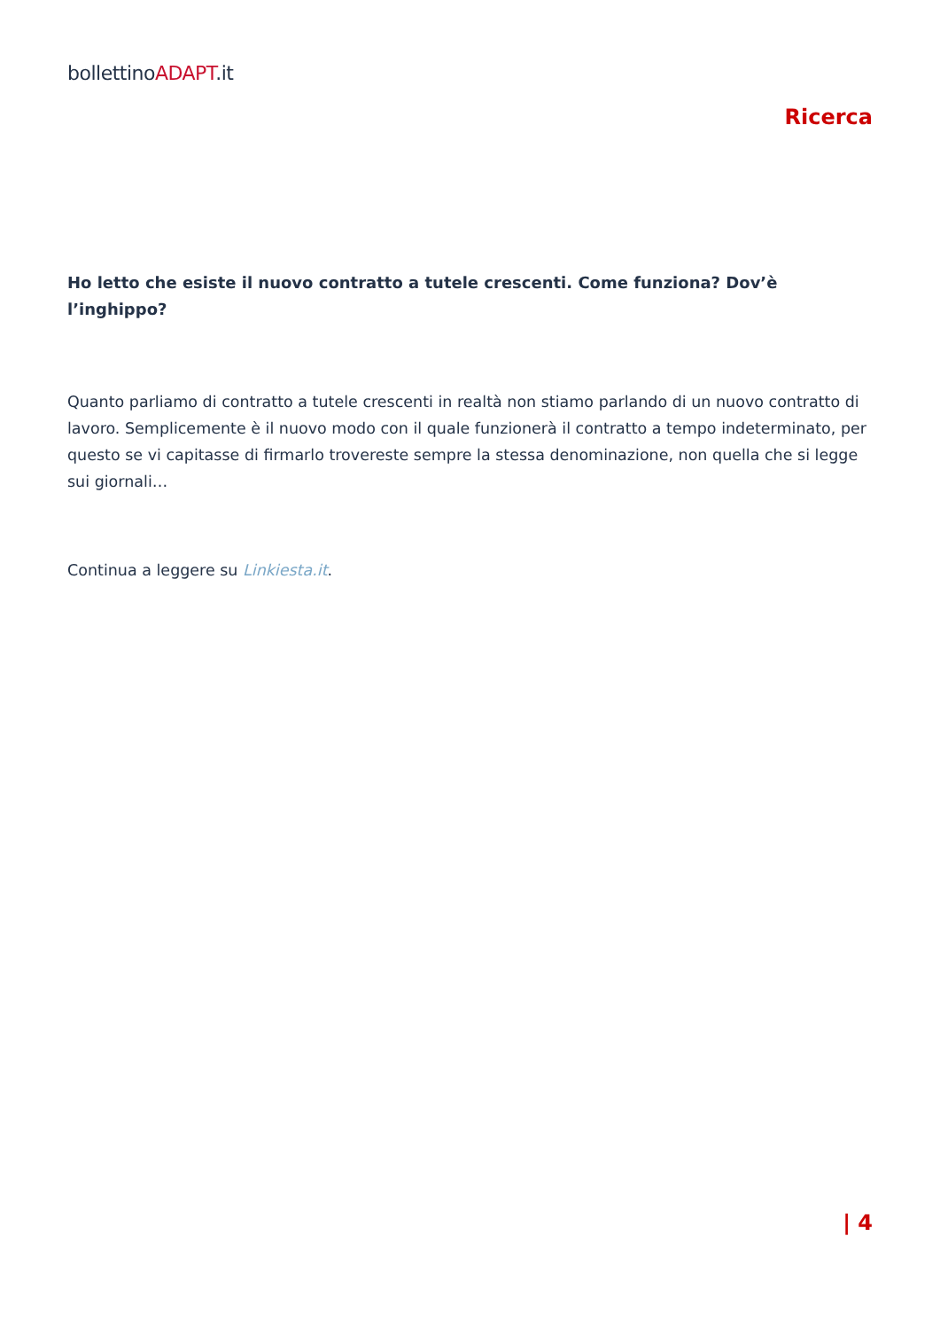bollettinoADAPT.it
Ricerca
Ho letto che esiste il nuovo contratto a tutele crescenti. Come funziona? Dov’è l’inghippo?
Quanto parliamo di contratto a tutele crescenti in realtà non stiamo parlando di un nuovo contratto di lavoro. Semplicemente è il nuovo modo con il quale funzionerà il contratto a tempo indeterminato, per questo se vi capitasse di firmarlo trovereste sempre la stessa denominazione, non quella che si legge sui giornali…
Continua a leggere su Linkiesta.it.
| 4